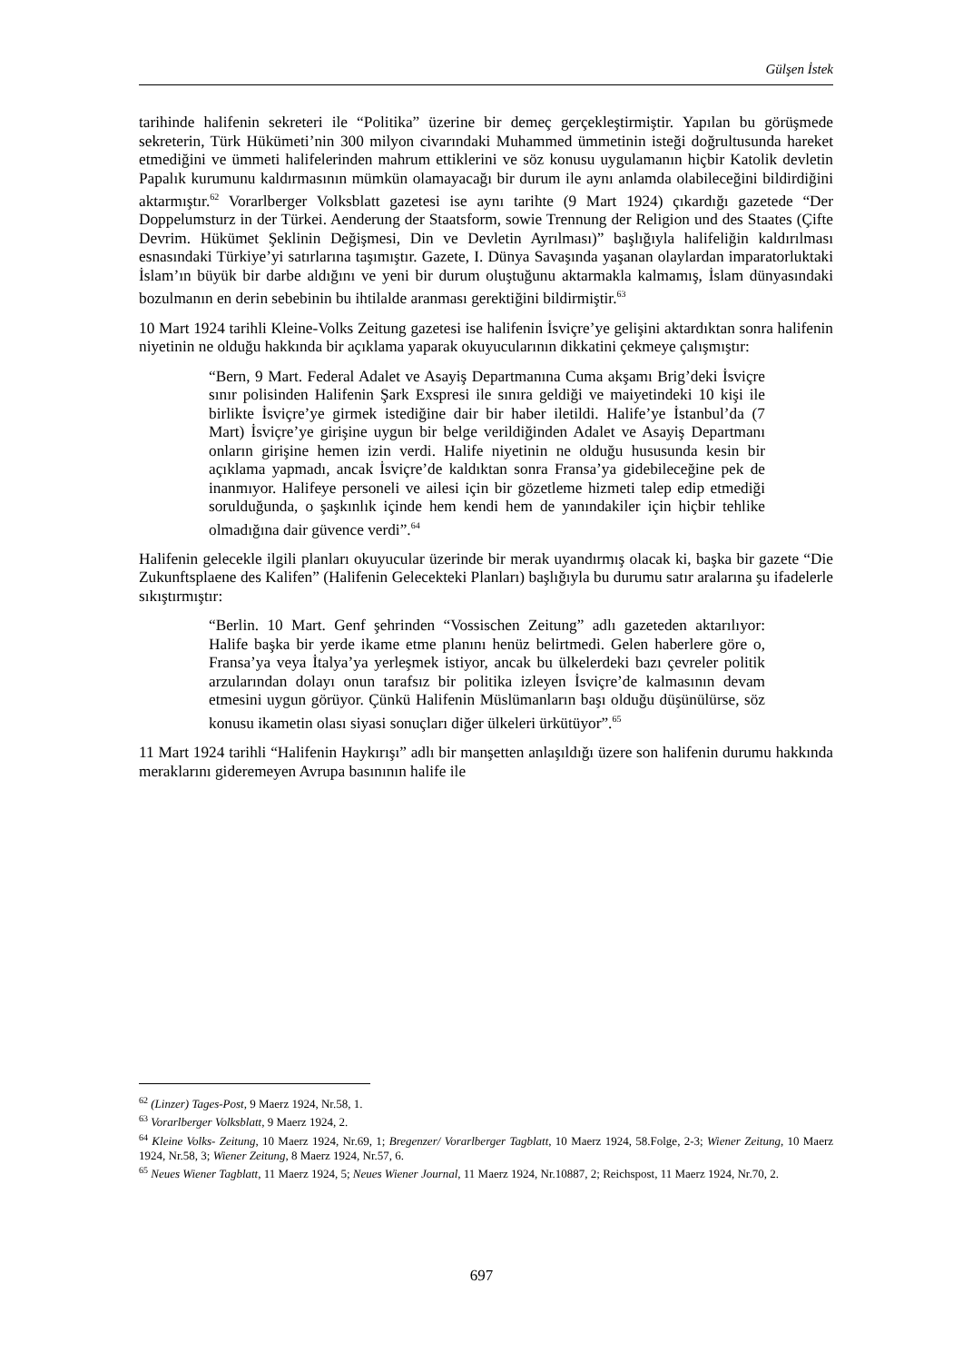Gülşen İstek
tarihinde halifenin sekreteri ile “Politika” üzerine bir demeç gerçekleştirmiştir. Yapılan bu görüşmede sekreterin, Türk Hükümeti’nin 300 milyon civarındaki Muhammed ümmetinin isteği doğrultusunda hareket etmediğini ve ümmeti halifelerinden mahrum ettiklerini ve söz konusu uygulamanın hiçbir Katolik devletin Papalık kurumunu kaldırmasının mümkün olamayacağı bir durum ile aynı anlamda olabileceğini bildirdiğini aktarmıştır.<sup>62</sup> Vorarlberger Volksblatt gazetesi ise aynı tarihte (9 Mart 1924) çıkardığı gazetede “Der Doppelumsturz in der Türkei. Aenderung der Staatsform, sowie Trennung der Religion und des Staates (Çifte Devrim. Hükümet Şeklinin Değişmesi, Din ve Devletin Ayrılması)” başlığıyla halifeliğin kaldırılması esnasındaki Türkiye’yi satırlarına taşımıştır. Gazete, I. Dünya Savaşında yaşanan olaylardan imparatorluktaki İslam’ın büyük bir darbe aldığını ve yeni bir durum oluştuğunu aktarmakla kalmamış, İslam dünyasındaki bozulmanın en derin sebebinin bu ihtilalde aranması gerektiğini bildirmiştir.<sup>63</sup>
10 Mart 1924 tarihli Kleine-Volks Zeitung gazetesi ise halifenin İsviçre’ye gelişini aktardıktan sonra halifenin niyetinin ne olduğu hakkında bir açıklama yaparak okuyucularının dikkatini çekmeye çalışmıştır:
“Bern, 9 Mart. Federal Adalet ve Asayiş Departmanına Cuma akşamı Brig’deki İsviçre sınır polisinden Halifenin Şark Exspresi ile sınıra geldiği ve maiyetindeki 10 kişi ile birlikte İsviçre’ye girmek istediğine dair bir haber iletildi. Halife’ye İstanbul’da (7 Mart) İsviçre’ye girişine uygun bir belge verildiğinden Adalet ve Asayiş Departmanı onların girişine hemen izin verdi. Halife niyetinin ne olduğu hususunda kesin bir açıklama yapmadı, ancak İsviçre’de kaldıktan sonra Fransa’ya gidebileceğine pek de inanmıyor. Halifeye personeli ve ailesi için bir gözetleme hizmeti talep edip etmediği sorulduğunda, o şaşkınlık içinde hem kendi hem de yanındakiler için hiçbir tehlike olmadığına dair güvence verdi”.<sup>64</sup>
Halifenin gelecekle ilgili planları okuyucular üzerinde bir merak uyandırmış olacak ki, başka bir gazete “Die Zukunftsplaene des Kalifen” (Halifenin Gelecekteki Planları) başlığıyla bu durumu satır aralarına şu ifadelerle sıkıştırmıştır:
“Berlin. 10 Mart. Genf şehrinden “Vossischen Zeitung” adlı gazeteden aktarılıyor: Halife başka bir yerde ikame etme planını henüz belirtmedi. Gelen haberlere göre o, Fransa’ya veya İtalya’ya yerleşmek istiyor, ancak bu ülkelerdeki bazı çevreler politik arzularından dolayı onun tarafsız bir politika izleyen İsviçre’de kalmasının devam etmesini uygun görüyor. Çünkü Halifenin Müslümanların başı olduğu düşünülürse, söz konusu ikametin olası siyasi sonuçları diğer ülkeleri ürkütüyor”.<sup>65</sup>
11 Mart 1924 tarihli “Halifenin Haykırışı” adlı bir manşetten anlaşıldığı üzere son halifenin durumu hakkında meraklarını gideremeyen Avrupa basınının halife ile
<sup>62</sup> (Linzer) Tages-Post, 9 Maerz 1924, Nr.58, 1.
<sup>63</sup> Vorarlberger Volksblatt, 9 Maerz 1924, 2.
<sup>64</sup> Kleine Volks- Zeitung, 10 Maerz 1924, Nr.69, 1; Bregenzer/ Vorarlberger Tagblatt, 10 Maerz 1924, 58.Folge, 2-3; Wiener Zeitung, 10 Maerz 1924, Nr.58, 3; Wiener Zeitung, 8 Maerz 1924, Nr.57, 6.
<sup>65</sup> Neues Wiener Tagblatt, 11 Maerz 1924, 5; Neues Wiener Journal, 11 Maerz 1924, Nr.10887, 2; Reichspost, 11 Maerz 1924, Nr.70, 2.
697